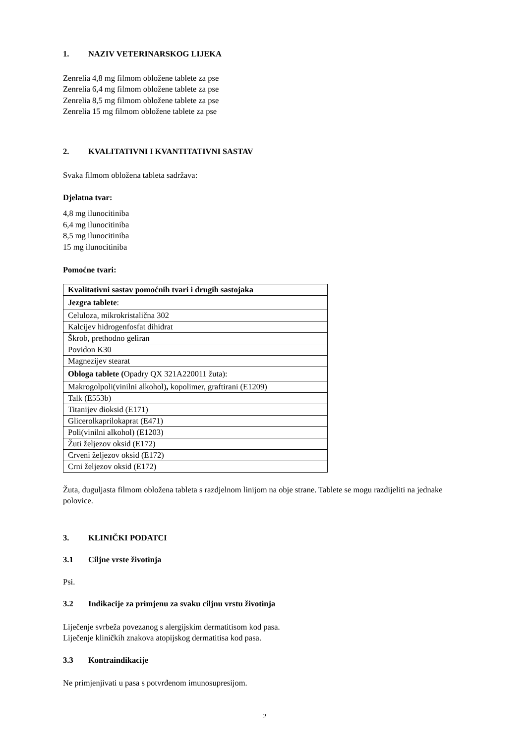1. NAZIV VETERINARSKOG LIJEKA
Zenrelia 4,8 mg filmom obložene tablete za pse
Zenrelia 6,4 mg filmom obložene tablete za pse
Zenrelia 8,5 mg filmom obložene tablete za pse
Zenrelia 15 mg filmom obložene tablete za pse
2. KVALITATIVNI I KVANTITATIVNI SASTAV
Svaka filmom obložena tableta sadržava:
Djelatna tvar:
4,8 mg ilunocitiniba
6,4 mg ilunocitiniba
8,5 mg ilunocitiniba
15 mg ilunocitiniba
Pomoćne tvari:
| Kvalitativni sastav pomoćnih tvari i drugih sastojaka |
| Jezgra tablete : |
| Celuloza, mikrokristalična 302 |
| Kalcijev hidrogenfosfat dihidrat |
| Škrob, prethodno geliran |
| Povidon K30 |
| Magnezijev stearat |
| Obloga tablete ( Opadry QX 321A220011 žuta): |
| Makrogolpoli(vinilni alkohol) , kopolimer, graftirani (E1209) |
| Talk (E553b) |
| Titanijev dioksid (E171) |
| Glicerolkaprilokaprat (E471) |
| Poli(vinilni alkohol) (E1203) |
| Žuti željezov oksid (E172) |
| Crveni željezov oksid (E172) |
| Crni željezov oksid (E172) |
Žuta, duguljasta filmom obložena tableta s razdjelnom linijom na obje strane. Tablete se mogu razdijeliti na jednake polovice.
3. KLINIČKI PODATCI
3.1 Ciljne vrste životinja
Psi.
3.2 Indikacije za primjenu za svaku ciljnu vrstu životinja
Liječenje svrbeža povezanog s alergijskim dermatitisom kod pasa.
Liječenje kliničkih znakova atopijskog dermatitisa kod pasa.
3.3 Kontraindikacije
Ne primjenjivati u pasa s potvrđenom imunosupresijom.
2